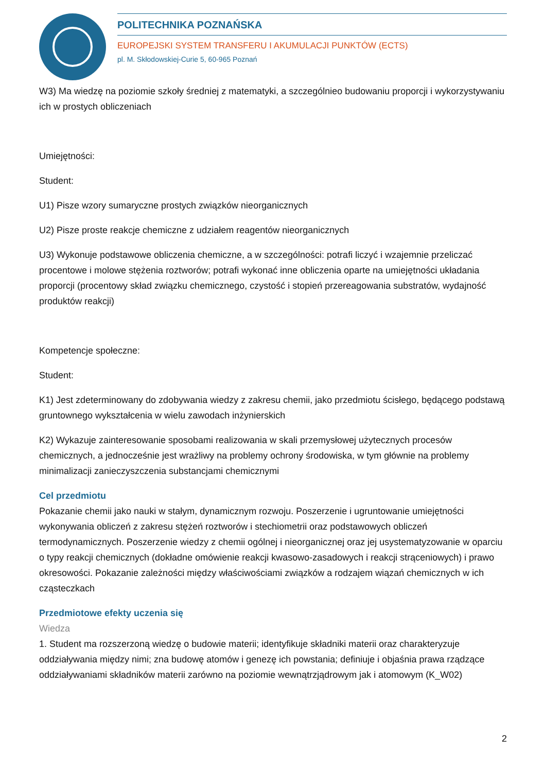POLITECHNIKA POZNAŃSKA
EUROPEJSKI SYSTEM TRANSFERU I AKUMULACJI PUNKTÓW (ECTS)
pl. M. Skłodowskiej-Curie 5, 60-965 Poznań
W3) Ma wiedzę na poziomie szkoły średniej z matematyki, a szczególnieo budowaniu proporcji i wykorzystywaniu ich w prostych obliczeniach
Umiejętności:
Student:
U1) Pisze wzory sumaryczne prostych związków nieorganicznych
U2) Pisze proste reakcje chemiczne z udziałem reagentów nieorganicznych
U3) Wykonuje podstawowe obliczenia chemiczne, a w szczególności: potrafi liczyć i wzajemnie przeliczać procentowe i molowe stężenia roztworów; potrafi wykonać inne obliczenia oparte na umiejętności układania proporcji (procentowy skład związku chemicznego, czystość i stopień przereagowania substratów, wydajność produktów reakcji)
Kompetencje społeczne:
Student:
K1) Jest zdeterminowany do zdobywania wiedzy z zakresu chemii, jako przedmiotu ścisłego, będącego podstawą gruntownego wykształcenia w wielu zawodach inżynierskich
K2) Wykazuje zainteresowanie sposobami realizowania w skali przemysłowej użytecznych procesów chemicznych, a jednocześnie jest wrażliwy na problemy ochrony środowiska, w tym głównie na problemy minimalizacji zanieczyszczenia substancjami chemicznymi
Cel przedmiotu
Pokazanie chemii jako nauki w stałym, dynamicznym rozwoju. Poszerzenie i ugruntowanie umiejętności wykonywania obliczeń z zakresu stężeń roztworów i stechiometrii oraz podstawowych obliczeń termodynamicznych. Poszerzenie wiedzy z chemii ogólnej i nieorganicznej oraz jej usystematyzowanie w oparciu o typy reakcji chemicznych (dokładne omówienie reakcji kwasowo-zasadowych i reakcji strąceniowych) i prawo okresowości. Pokazanie zależności między właściwościami związków a rodzajem wiązań chemicznych w ich cząsteczkach
Przedmiotowe efekty uczenia się
Wiedza
1. Student ma rozszerzoną wiedzę o budowie materii; identyfikuje składniki materii oraz charakteryzuje oddziaływania między nimi; zna budowę atomów i genezę ich powstania; definiuje i objaśnia prawa rządzące oddziaływaniami składników materii zarówno na poziomie wewnątrzjądrowym jak i atomowym (K_W02)
2